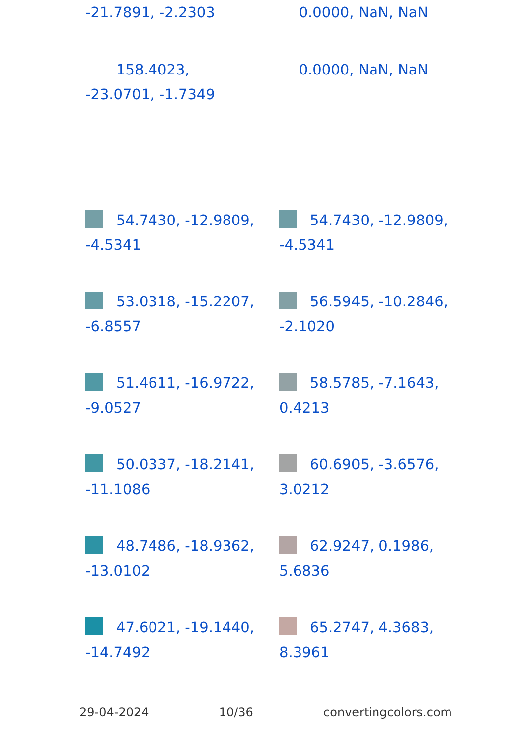-21.7891, -2.2303 0.0000, NaN, NaN
158.4023,
-23.0701, -1.7349
0.0000, NaN, NaN
54.7430, -12.9809, -4.5341
54.7430, -12.9809, -4.5341
53.0318, -15.2207, -6.8557
56.5945, -10.2846, -2.1020
51.4611, -16.9722, -9.0527
58.5785, -7.1643, 0.4213
50.0337, -18.2141, -11.1086
60.6905, -3.6576, 3.0212
48.7486, -18.9362, -13.0102
62.9247, 0.1986, 5.6836
47.6021, -19.1440, -14.7492
65.2747, 4.3683, 8.3961
29-04-2024 10/36 convertingcolors.com